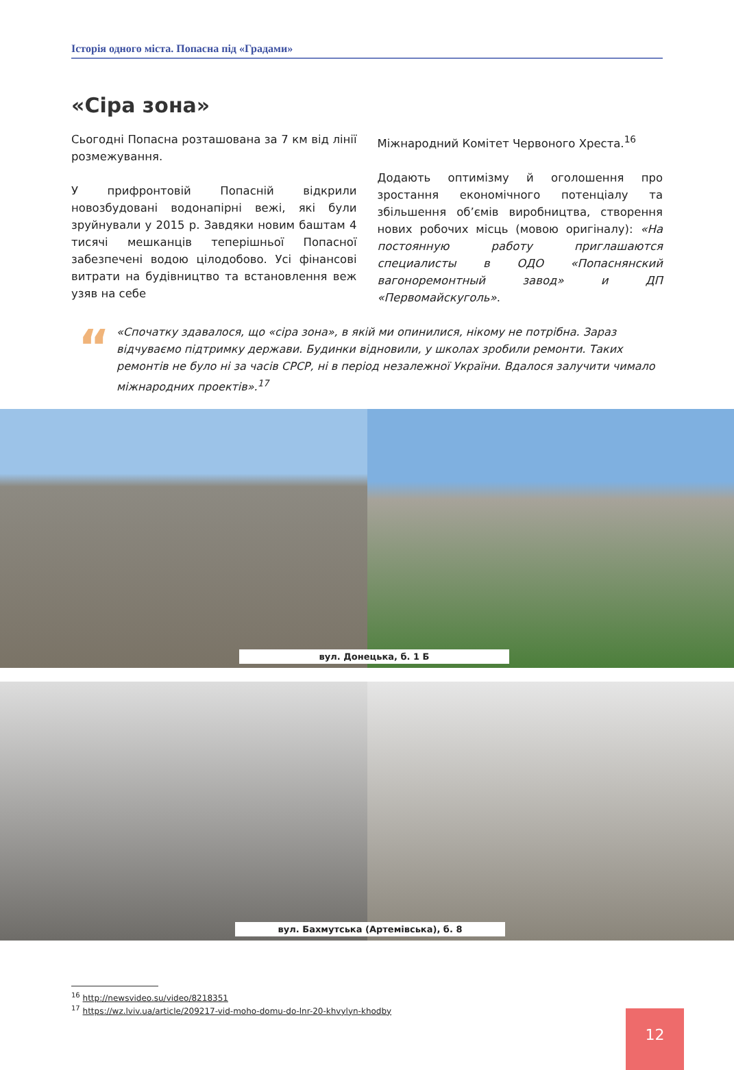Історія одного міста. Попасна під «Градами»
«Сіра зона»
Сьогодні Попасна розташована за 7 км від лінії розмежування.
У прифронтовій Попасній відкрили новозбудовані водонапірні вежі, які були зруйнували у 2015 р. Завдяки новим баштам 4 тисячі мешканців теперішньої Попасної забезпечені водою цілодобово. Усі фінансові витрати на будівництво та встановлення веж узяв на себе
Міжнародний Комітет Червоного Хреста.<sup>16</sup>
Додають оптимізму й оголошення про зростання економічного потенціалу та збільшення об’ємів виробництва, створення нових робочих місць (мовою оригіналу): «На постоянную работу приглашаются специалисты в ОДО «Попаснянский вагоноремонтный завод» и ДП «Первомайскуголь».
“«Спочатку здавалося, що «сіра зона», в якій ми опинилися, нікому не потрібна. Зараз відчуваємо підтримку держави. Будинки відновили, у школах зробили ремонти. Таких ремонтів не було ні за часів СРСР, ні в період незалежної України. Вдалося залучити чимало міжнародних проектів».<sup>17</sup>
вул. Донецька, б. 1 Б
вул. Бахмутська (Артемівська), б. 8
<sup>16</sup> http://newsvideo.su/video/8218351
<sup>17</sup> https://wz.lviv.ua/article/209217-vid-moho-domu-do-lnr-20-khvylyn-khodby
12